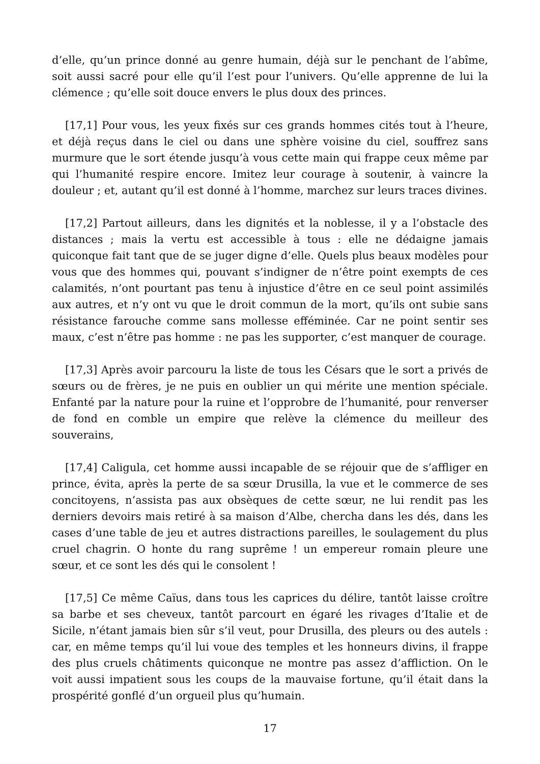d’elle, qu’un prince donné au genre humain, déjà sur le penchant de l’abîme, soit aussi sacré pour elle qu’il l’est pour l’univers. Qu’elle apprenne de lui la clémence ; qu’elle soit douce envers le plus doux des princes.
[17,1] Pour vous, les yeux fixés sur ces grands hommes cités tout à l’heure, et déjà reçus dans le ciel ou dans une sphère voisine du ciel, souffrez sans murmure que le sort étende jusqu’à vous cette main qui frappe ceux même par qui l’humanité respire encore. Imitez leur courage à soutenir, à vaincre la douleur ; et, autant qu’il est donné à l’homme, marchez sur leurs traces divines.
[17,2] Partout ailleurs, dans les dignités et la noblesse, il y a l’obstacle des distances ; mais la vertu est accessible à tous : elle ne dédaigne jamais quiconque fait tant que de se juger digne d’elle. Quels plus beaux modèles pour vous que des hommes qui, pouvant s’indigner de n’être point exempts de ces calamités, n’ont pourtant pas tenu à injustice d’être en ce seul point assimilés aux autres, et n’y ont vu que le droit commun de la mort, qu’ils ont subie sans résistance farouche comme sans mollesse efféminée. Car ne point sentir ses maux, c’est n’être pas homme : ne pas les supporter, c’est manquer de courage.
[17,3] Après avoir parcouru la liste de tous les Césars que le sort a privés de sœurs ou de frères, je ne puis en oublier un qui mérite une mention spéciale. Enfanté par la nature pour la ruine et l’opprobre de l’humanité, pour renverser de fond en comble un empire que relève la clémence du meilleur des souverains,
[17,4] Caligula, cet homme aussi incapable de se réjouir que de s’affliger en prince, évita, après la perte de sa sœur Drusilla, la vue et le commerce de ses concitoyens, n’assista pas aux obsèques de cette sœur, ne lui rendit pas les derniers devoirs mais retiré à sa maison d’Albe, chercha dans les dés, dans les cases d’une table de jeu et autres distractions pareilles, le soulagement du plus cruel chagrin. O honte du rang suprême ! un empereur romain pleure une sœur, et ce sont les dés qui le consolent !
[17,5] Ce même Caïus, dans tous les caprices du délire, tantôt laisse croître sa barbe et ses cheveux, tantôt parcourt en égaré les rivages d’Italie et de Sicile, n’étant jamais bien sûr s’il veut, pour Drusilla, des pleurs ou des autels : car, en même temps qu’il lui voue des temples et les honneurs divins, il frappe des plus cruels châtiments quiconque ne montre pas assez d’affliction. On le voit aussi impatient sous les coups de la mauvaise fortune, qu’il était dans la prospérité gonflé d’un orgueil plus qu’humain.
17